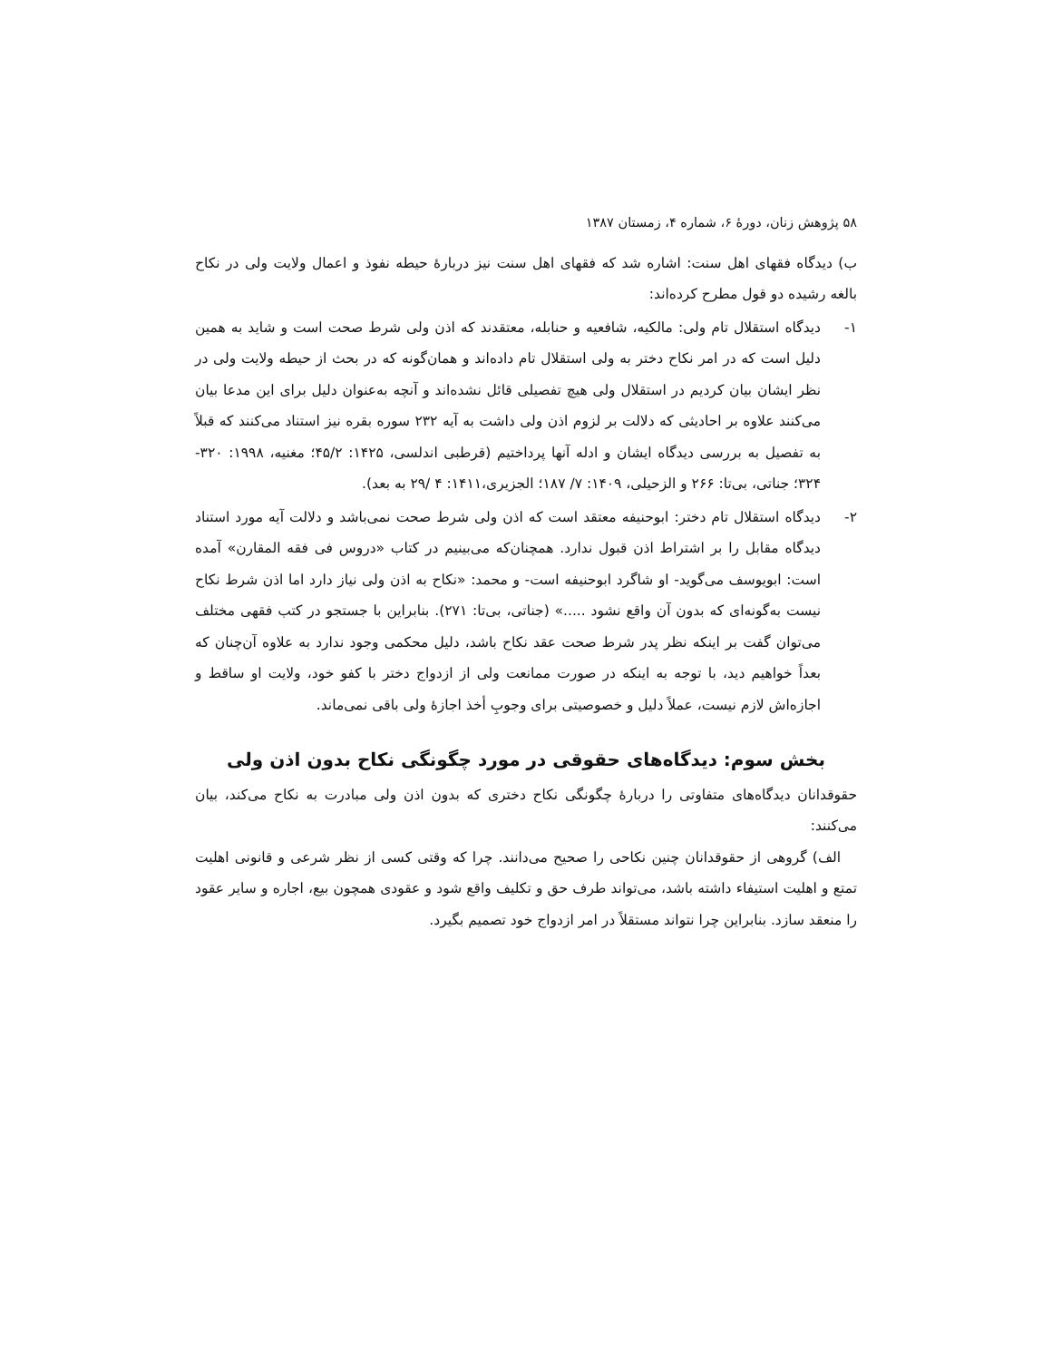۵۸ پژوهش زنان، دورهٔ ۶، شماره ۴، زمستان ۱۳۸۷
ب) دیدگاه فقهای اهل سنت: اشاره شد که فقهای اهل سنت نیز دربارهٔ حیطه نفوذ و اعمال ولایت ولی در نکاح بالغه رشیده دو قول مطرح کرده‌اند:
۱- دیدگاه استقلال تام ولی: مالکیه، شافعیه و حنابله، معتقدند که اذن ولی شرط صحت است و شاید به همین دلیل است که در امر نکاح دختر به ولی استقلال تام داده‌اند و همان‌گونه که در بحث از حیطه ولایت ولی در نظر ایشان بیان کردیم در استقلال ولی هیچ تفصیلی قائل نشده‌اند و آنچه به‌عنوان دلیل برای این مدعا بیان می‌کنند علاوه بر احادیثی که دلالت بر لزوم اذن ولی داشت به آیه ۲۳۲ سوره بقره نیز استناد می‌کنند که قبلاً به تفصیل به بررسی دیدگاه ایشان و ادله آنها پرداختیم (قرطبی اندلسی، ۱۴۲۵: ۴۵/۲؛ مغنیه، ۱۹۹۸: ۳۲۰- ۳۲۴؛ جناتی، بی‌تا: ۲۶۶ و الزحیلی، ۱۴۰۹: ۷/ ۱۸۷؛ الجزیری،۱۴۱۱: ۴ /۲۹ به بعد).
۲- دیدگاه استقلال تام دختر: ابوحنیفه معتقد است که اذن ولی شرط صحت نمی‌باشد و دلالت آیه مورد استناد دیدگاه مقابل را بر اشتراط اذن قبول ندارد. همچنان‌که می‌بینیم در کتاب «دروس فی فقه المقارن» آمده است: ابویوسف می‌گوید- او شاگرد ابوحنیفه است- و محمد: «نکاح به اذن ولی نیاز دارد اما اذن شرط نکاح نیست به‌گونه‌ای که بدون آن واقع نشود .....» (جناتی، بی‌تا: ۲۷۱). بنابراین با جستجو در کتب فقهی مختلف می‌توان گفت بر اینکه نظر پدر شرط صحت عقد نکاح باشد، دلیل محکمی وجود ندارد به علاوه آن‌چنان که بعداً خواهیم دید، با توجه به اینکه در صورت ممانعت ولی از ازدواج دختر با کفو خود، ولایت او ساقط و اجازه‌اش لازم نیست، عملاً دلیل و خصوصیتی برای وجوبِ أخذ اجازهٔ ولی باقی نمی‌ماند.
بخش سوم: دیدگاه‌های حقوقی در مورد چگونگی نکاح بدون اذن ولی
حقوقدانان دیدگاه‌های متفاوتی را دربارهٔ چگونگی نکاح دختری که بدون اذن ولی مبادرت به نکاح می‌کند، بیان می‌کنند:
الف) گروهی از حقوقدانان چنین نکاحی را صحیح می‌دانند. چرا که وقتی کسی از نظر شرعی و قانونی اهلیت تمتع و اهلیت استیفاء داشته باشد، می‌تواند طرف حق و تکلیف واقع شود و عقودی همچون بیع، اجاره و سایر عقود را منعقد سازد. بنابراین چرا نتواند مستقلاً در امر ازدواج خود تصمیم بگیرد.